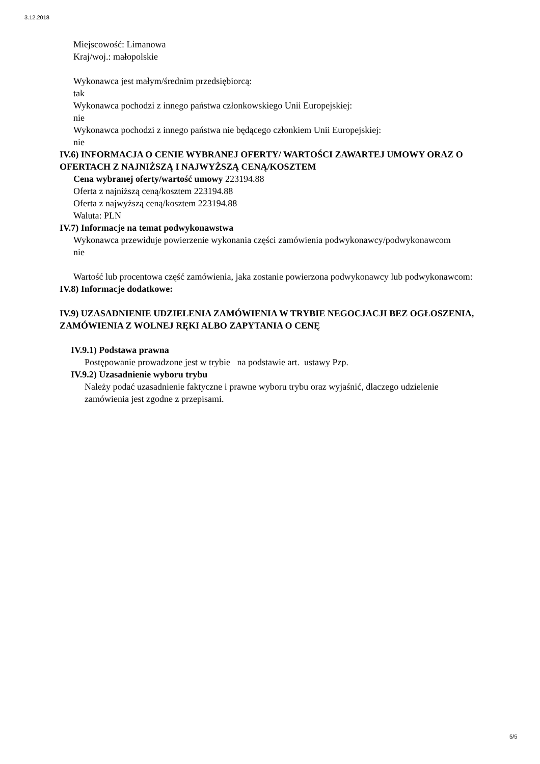3.12.2018
Miejscowość: Limanowa
Kraj/woj.: małopolskie
Wykonawca jest małym/średnim przedsiębiorcą:
tak
Wykonawca pochodzi z innego państwa członkowskiego Unii Europejskiej:
nie
Wykonawca pochodzi z innego państwa nie będącego członkiem Unii Europejskiej:
nie
IV.6) INFORMACJA O CENIE WYBRANEJ OFERTY/ WARTOŚCI ZAWARTEJ UMOWY ORAZ O OFERTACH Z NAJNIŻSZĄ I NAJWYŻSZĄ CENĄ/KOSZTEM
Cena wybranej oferty/wartość umowy 223194.88
Oferta z najniższą ceną/kosztem 223194.88
Oferta z najwyższą ceną/kosztem 223194.88
Waluta: PLN
IV.7) Informacje na temat podwykonawstwa
Wykonawca przewiduje powierzenie wykonania części zamówienia podwykonawcy/podwykonawcom
nie
Wartość lub procentowa część zamówienia, jaka zostanie powierzona podwykonawcy lub podwykonawcom:
IV.8) Informacje dodatkowe:
IV.9) UZASADNIENIE UDZIELENIA ZAMÓWIENIA W TRYBIE NEGOCJACJI BEZ OGŁOSZENIA, ZAMÓWIENIA Z WOLNEJ RĘKI ALBO ZAPYTANIA O CENĘ
IV.9.1) Podstawa prawna
Postępowanie prowadzone jest w trybie na podstawie art. ustawy Pzp.
IV.9.2) Uzasadnienie wyboru trybu
Należy podać uzasadnienie faktyczne i prawne wyboru trybu oraz wyjaśnić, dlaczego udzielenie zamówienia jest zgodne z przepisami.
5/5